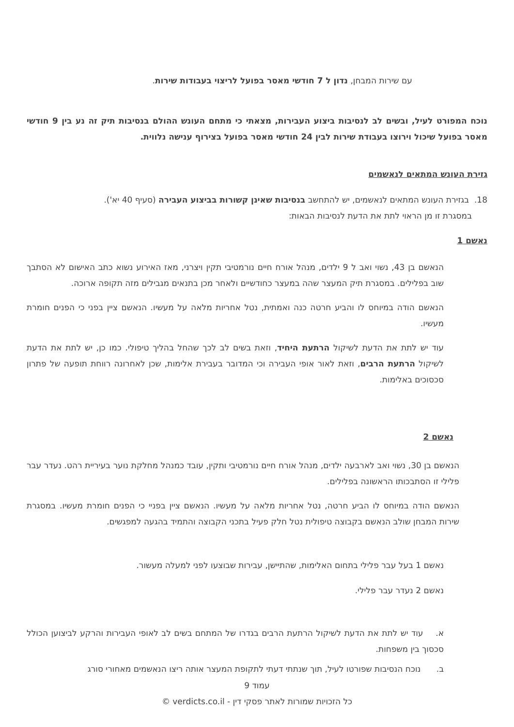עם שירות המבחן, נדון ל 7 חודשי מאסר בפועל לריצוי בעבודות שירות.
נוכח המפורט לעיל, ובשים לב לנסיבות ביצוע העבירות, מצאתי כי מתחם העונש ההולם בנסיבות תיק זה נע בין 9 חודשי מאסר בפועל שיכול וירוצו בעבודת שירות לבין 24 חודשי מאסר בפועל בצירוף ענישה נלווית.
גזירת העונש המתאים לנאשמים
18. בגזירת העונש המתאים לנאשמים, יש להתחשב בנסיבות שאינן קשורות בביצוע העבירה (סעיף 40 יא').
במסגרת זו מן הראוי לתת את הדעת לנסיבות הבאות:
נאשם 1
הנאשם בן 43, נשוי ואב ל 9 ילדים, מנהל אורח חיים נורמטיבי תקין ויצרני, מאז האירוע נשוא כתב האישום לא הסתבך שוב בפלילים. במסגרת תיק המעצר שהה במעצר כחודשיים ולאחר מכן בתנאים מגבילים מזה תקופה ארוכה.
הנאשם הודה במיוחס לו והביע חרטה כנה ואמתית, נטל אחריות מלאה על מעשיו. הנאשם ציין בפני כי הפנים חומרת מעשיו.
עוד יש לתת את הדעת לשיקול הרתעת היחיד, וזאת בשים לב לכך שהחל בהליך טיפולי. כמו כן, יש לתת את הדעת לשיקול הרתעת הרבים, וזאת לאור אופי העבירה וכי המדובר בעבירת אלימות, שכן לאחרונה רווחת תופעה של פתרון סכסוכים באלימות.
נאשם 2
הנאשם בן 30, נשוי ואב לארבעה ילדים, מנהל אורח חיים נורמטיבי ותקין, עובד כמנהל מחלקת נוער בעיריית רהט. נעדר עבר פלילי זו הסתבכותו הראשונה בפלילים.
הנאשם הודה במיוחס לו הביע חרטה, נטל אחריות מלאה על מעשיו. הנאשם ציין בפניי כי הפנים חומרת מעשיו. במסגרת שירות המבחן שולב הנאשם בקבוצה טיפולית נטל חלק פעיל בתכני הקבוצה והתמיד בהגעה למפגשים.
נאשם 1 בעל עבר פלילי בתחום האלימות, שהתיישן, עבירות שבוצעו לפני למעלה מעשור.
נאשם 2 נעדר עבר פלילי.
א. עוד יש לתת את הדעת לשיקול הרתעת הרבים בגדרו של המתחם בשים לב לאופי העבירות והרקע לביצוען הכולל סכסוך בין משפחות.
ב. נוכח הנסיבות שפורטו לעיל, תוך שנתתי דעתי לתקופת המעצר אותה ריצו הנאשמים מאחורי סורג
עמוד 9
כל הזכויות שמורות לאתר פסקי דין - verdicts.co.il ©